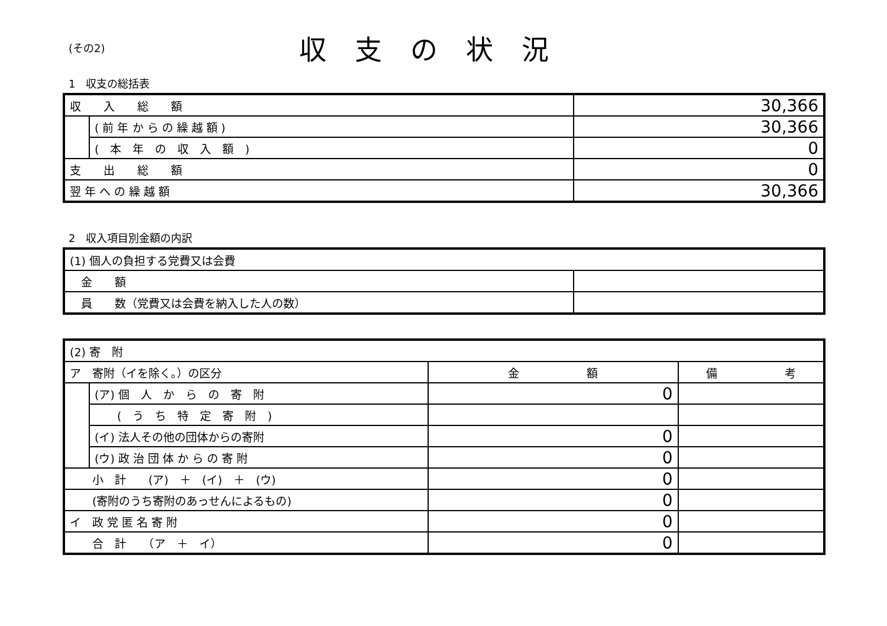(その2)
収支の状況
1　収支の総括表
| 収 入 総 額 | | 30,366 |
| | ( 前 年 か ら の 繰 越 額 ) | 30,366 |
| | ( 本 年 の 収 入 額 ) | 0 |
| 支 出 総 額 | | 0 |
| 翌 年 へ の 繰 越 額 | | 30,366 |
2　収入項目別金額の内訳
| (1) 個人の負担する党費又は会費 | |
| 金 額 | |
| 員 数（党費又は会費を納入した人の数） | |
| (2) 寄 附 | | | |
| ア 寄附（イを除く。）の区分 | | 金 額 | 備 考 |
| | (ア) 個 人 か ら の 寄 附 | 0 | |
| | ( う ち 特 定 寄 附 ) | | |
| | (イ) 法人その他の団体からの寄附 | 0 | |
| | (ウ) 政 治 団 体 か ら の 寄 附 | 0 | |
| 小 計 (ア) ＋ (イ) ＋ (ウ) | | 0 | |
| (寄附のうち寄附のあっせんによるもの) | | 0 | |
| イ 政 党 匿 名 寄 附 | | 0 | |
| 合 計 （ア ＋ イ） | | 0 | |